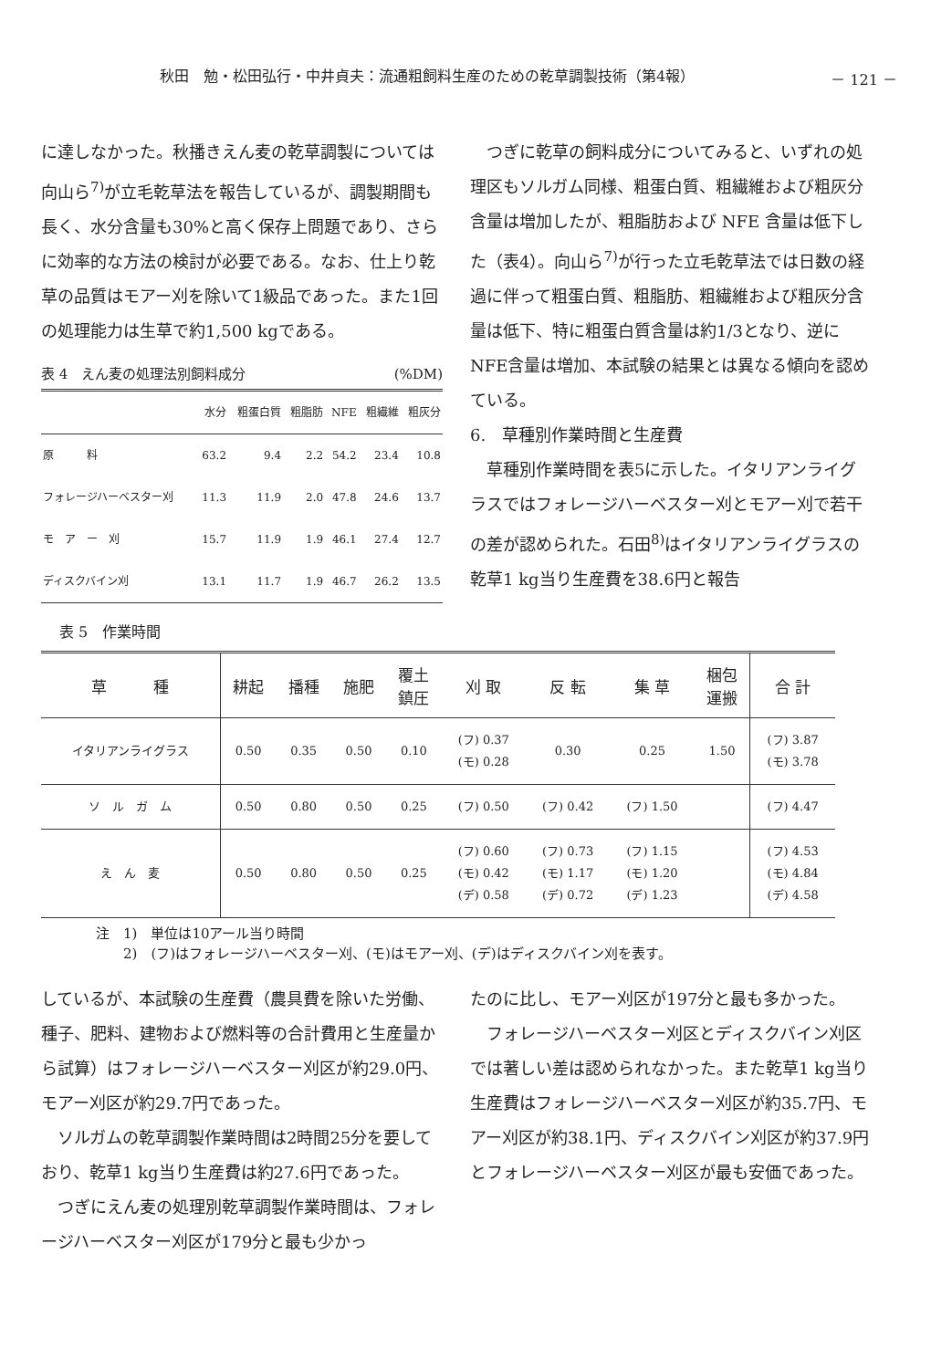秋田　勉・松田弘行・中井貞夫：流通粗飼料生産のための乾草調製技術（第4報） － 121 －
に達しなかった。秋播きえん麦の乾草調製については向山ら<sup>7)</sup>が立毛乾草法を報告しているが、調製期間も長く、水分含量も30%と高く保存上問題であり、さらに効率的な方法の検討が必要である。なお、仕上り乾草の品質はモアー刈を除いて1級品であった。また1回の処理能力は生草で約1,500 kgである。
表 4　えん麦の処理法別飼料成分 (%DM)
| | 水分 | 粗蛋白質 | 粗脂肪 | NFE | 粗繊維 | 粗灰分 |
| --- | --- | --- | --- | --- | --- | --- |
| 原 料 | 63.2 | 9.4 | 2.2 | 54.2 | 23.4 | 10.8 |
| フォレージハーベスター刈 | 11.3 | 11.9 | 2.0 | 47.8 | 24.6 | 13.7 |
| モ ア ー 刈 | 15.7 | 11.9 | 1.9 | 46.1 | 27.4 | 12.7 |
| ディスクバイン刈 | 13.1 | 11.7 | 1.9 | 46.7 | 26.2 | 13.5 |
　つぎに乾草の飼料成分についてみると、いずれの処理区もソルガム同様、粗蛋白質、粗繊維および粗灰分含量は増加したが、粗脂肪および NFE 含量は低下した（表4）。向山ら<sup>7)</sup>が行った立毛乾草法では日数の経過に伴って粗蛋白質、粗脂肪、粗繊維および粗灰分含量は低下、特に粗蛋白質含量は約1/3となり、逆にNFE含量は増加、本試験の結果とは異なる傾向を認めている。
6.　草種別作業時間と生産費
　草種別作業時間を表5に示した。イタリアンライグラスではフォレージハーベスター刈とモアー刈で若干の差が認められた。石田<sup>8)</sup>はイタリアンライグラスの乾草1 kg当り生産費を38.6円と報告
表 5　作業時間
| 草 種 | 耕起 | 播種 | 施肥 | 覆土 鎮圧 | 刈 取 | 反 転 | 集 草 | 梱包 運搬 | 合 計 |
| --- | --- | --- | --- | --- | --- | --- | --- | --- | --- |
| イタリアンライグラス | 0.50 | 0.35 | 0.50 | 0.10 | (フ) 0.37 (モ) 0.28 | 0.30 | 0.25 | 1.50 | (フ) 3.87 (モ) 3.78 |
| ソ ル ガ ム | 0.50 | 0.80 | 0.50 | 0.25 | (フ) 0.50 | (フ) 0.42 | (フ) 1.50 | | (フ) 4.47 |
| え ん 麦 | 0.50 | 0.80 | 0.50 | 0.25 | (フ) 0.60 (モ) 0.42 (デ) 0.58 | (フ) 0.73 (モ) 1.17 (デ) 0.72 | (フ) 1.15 (モ) 1.20 (デ) 1.23 | | (フ) 4.53 (モ) 4.84 (デ) 4.58 |
注　1)　単位は10アール当り時間
　　2)　(フ)はフォレージハーベスター刈、(モ)はモアー刈、(デ)はディスクバイン刈を表す。
しているが、本試験の生産費（農具費を除いた労働、種子、肥料、建物および燃料等の合計費用と生産量から試算）はフォレージハーベスター刈区が約29.0円、モアー刈区が約29.7円であった。
　ソルガムの乾草調製作業時間は2時間25分を要しており、乾草1 kg当り生産費は約27.6円であった。
　つぎにえん麦の処理別乾草調製作業時間は、フォレージハーベスター刈区が179分と最も少かっ
たのに比し、モアー刈区が197分と最も多かった。
　フォレージハーベスター刈区とディスクバイン刈区では著しい差は認められなかった。また乾草1 kg当り生産費はフォレージハーベスター刈区が約35.7円、モアー刈区が約38.1円、ディスクバイン刈区が約37.9円とフォレージハーベスター刈区が最も安価であった。